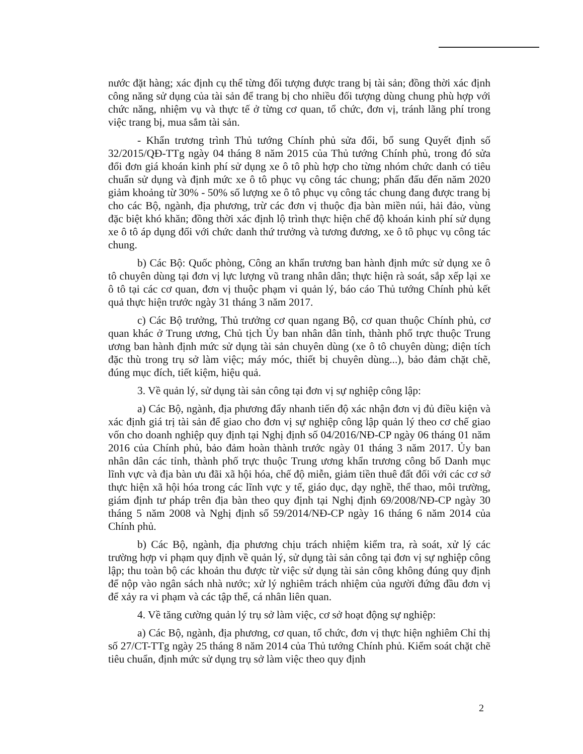nước đặt hàng; xác định cụ thể từng đối tượng được trang bị tài sản; đồng thời xác định công năng sử dụng của tài sản để trang bị cho nhiều đối tượng dùng chung phù hợp với chức năng, nhiệm vụ và thực tế ở từng cơ quan, tổ chức, đơn vị, tránh lãng phí trong việc trang bị, mua sắm tài sản.
- Khẩn trương trình Thủ tướng Chính phủ sửa đổi, bổ sung Quyết định số 32/2015/QĐ-TTg ngày 04 tháng 8 năm 2015 của Thủ tướng Chính phủ, trong đó sửa đổi đơn giá khoán kinh phí sử dụng xe ô tô phù hợp cho từng nhóm chức danh có tiêu chuẩn sử dụng và định mức xe ô tô phục vụ công tác chung; phấn đấu đến năm 2020 giảm khoảng từ 30% - 50% số lượng xe ô tô phục vụ công tác chung đang được trang bị cho các Bộ, ngành, địa phương, trừ các đơn vị thuộc địa bàn miền núi, hải đảo, vùng đặc biệt khó khăn; đồng thời xác định lộ trình thực hiện chế độ khoán kinh phí sử dụng xe ô tô áp dụng đối với chức danh thứ trưởng và tương đương, xe ô tô phục vụ công tác chung.
b) Các Bộ: Quốc phòng, Công an khẩn trương ban hành định mức sử dụng xe ô tô chuyên dùng tại đơn vị lực lượng vũ trang nhân dân; thực hiện rà soát, sắp xếp lại xe ô tô tại các cơ quan, đơn vị thuộc phạm vi quản lý, báo cáo Thủ tướng Chính phủ kết quả thực hiện trước ngày 31 tháng 3 năm 2017.
c) Các Bộ trưởng, Thủ trưởng cơ quan ngang Bộ, cơ quan thuộc Chính phủ, cơ quan khác ở Trung ương, Chủ tịch Ủy ban nhân dân tỉnh, thành phố trực thuộc Trung ương ban hành định mức sử dụng tài sản chuyên dùng (xe ô tô chuyên dùng; diện tích đặc thù trong trụ sở làm việc; máy móc, thiết bị chuyên dùng...), bảo đảm chặt chẽ, đúng mục đích, tiết kiệm, hiệu quả.
3. Về quản lý, sử dụng tài sản công tại đơn vị sự nghiệp công lập:
a) Các Bộ, ngành, địa phương đẩy nhanh tiến độ xác nhận đơn vị đủ điều kiện và xác định giá trị tài sản để giao cho đơn vị sự nghiệp công lập quản lý theo cơ chế giao vốn cho doanh nghiệp quy định tại Nghị định số 04/2016/NĐ-CP ngày 06 tháng 01 năm 2016 của Chính phủ, bảo đảm hoàn thành trước ngày 01 tháng 3 năm 2017. Ủy ban nhân dân các tỉnh, thành phố trực thuộc Trung ương khẩn trương công bố Danh mục lĩnh vực và địa bàn ưu đãi xã hội hóa, chế độ miễn, giảm tiền thuê đất đối với các cơ sở thực hiện xã hội hóa trong các lĩnh vực y tế, giáo dục, dạy nghề, thể thao, môi trường, giám định tư pháp trên địa bàn theo quy định tại Nghị định 69/2008/NĐ-CP ngày 30 tháng 5 năm 2008 và Nghị định số 59/2014/NĐ-CP ngày 16 tháng 6 năm 2014 của Chính phủ.
b) Các Bộ, ngành, địa phương chịu trách nhiệm kiểm tra, rà soát, xử lý các trường hợp vi phạm quy định về quản lý, sử dụng tài sản công tại đơn vị sự nghiệp công lập; thu toàn bộ các khoản thu được từ việc sử dụng tài sản công không đúng quy định để nộp vào ngân sách nhà nước; xử lý nghiêm trách nhiệm của người đứng đầu đơn vị để xảy ra vi phạm và các tập thể, cá nhân liên quan.
4. Về tăng cường quản lý trụ sở làm việc, cơ sở hoạt động sự nghiệp:
a) Các Bộ, ngành, địa phương, cơ quan, tổ chức, đơn vị thực hiện nghiêm Chỉ thị số 27/CT-TTg ngày 25 tháng 8 năm 2014 của Thủ tướng Chính phủ. Kiểm soát chặt chẽ tiêu chuẩn, định mức sử dụng trụ sở làm việc theo quy định
2